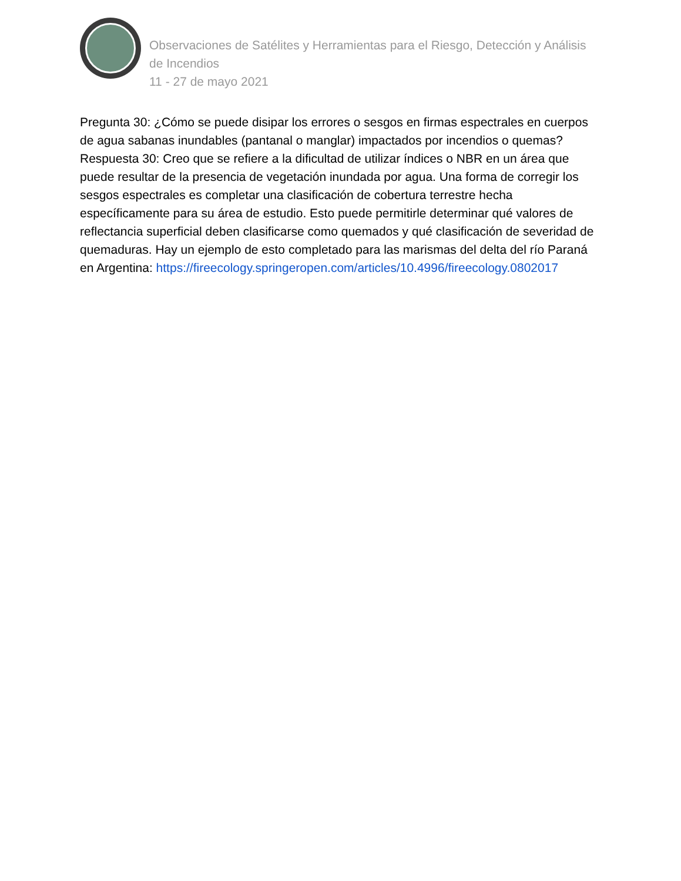Observaciones de Satélites y Herramientas para el Riesgo, Detección y Análisis de Incendios
11 - 27 de mayo 2021
Pregunta 30: ¿Cómo se puede disipar los errores o sesgos en firmas espectrales en cuerpos de agua sabanas inundables (pantanal o manglar) impactados por incendios o quemas?
Respuesta 30: Creo que se refiere a la dificultad de utilizar índices o NBR en un área que puede resultar de la presencia de vegetación inundada por agua. Una forma de corregir los sesgos espectrales es completar una clasificación de cobertura terrestre hecha específicamente para su área de estudio. Esto puede permitirle determinar qué valores de reflectancia superficial deben clasificarse como quemados y qué clasificación de severidad de quemaduras. Hay un ejemplo de esto completado para las marismas del delta del río Paraná en Argentina: https://fireecology.springeropen.com/articles/10.4996/fireecology.0802017